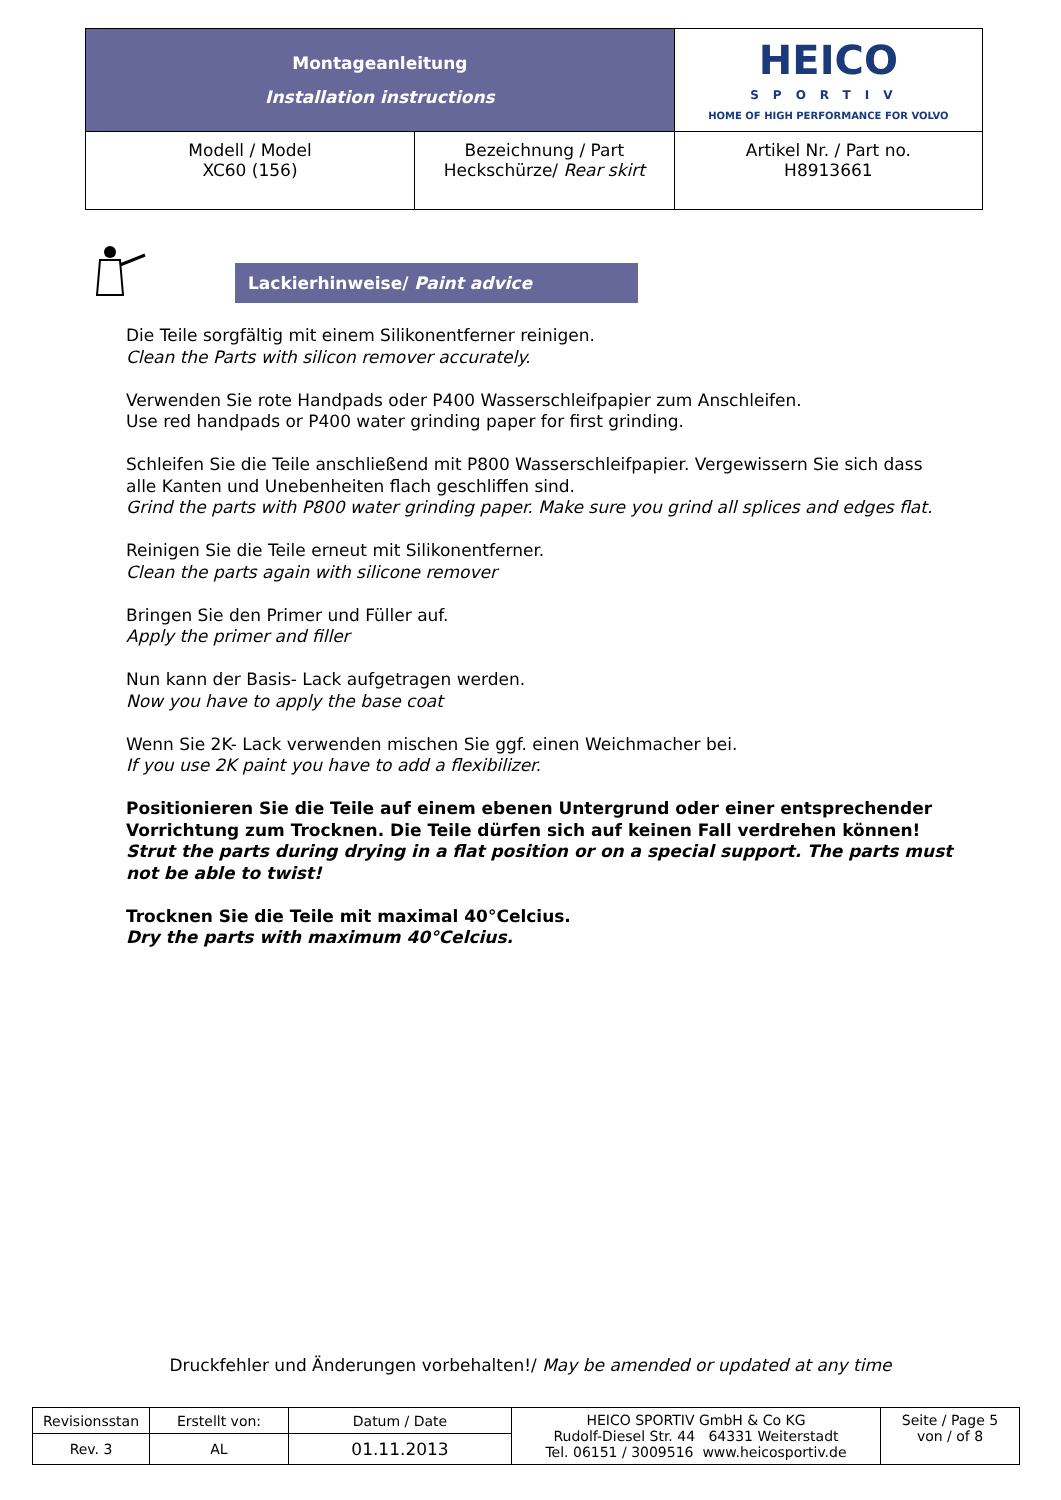| Montageanleitung Installation instructions | | HEICO SPORTIV HOME OF HIGH PERFORMANCE FOR VOLVO |
| Modell / Model XC60 (156) | Bezeichnung / Part Heckschürze/ Rear skirt | Artikel Nr. / Part no. H8913661 |
Lackierhinweise/ Paint advice
Die Teile sorgfältig mit einem Silikonentferner reinigen.
Clean the Parts with silicon remover accurately.
Verwenden Sie rote Handpads oder P400 Wasserschleifpapier zum Anschleifen.
Use red handpads or P400 water grinding paper for first grinding.
Schleifen Sie die Teile anschließend mit P800 Wasserschleifpapier. Vergewissern Sie sich dass alle Kanten und Unebenheiten flach geschliffen sind.
Grind the parts with P800 water grinding paper. Make sure you grind all splices and edges flat.
Reinigen Sie die Teile erneut mit Silikonentferner.
Clean the parts again with silicone remover
Bringen Sie den Primer und Füller auf.
Apply the primer and filler
Nun kann der Basis- Lack aufgetragen werden.
Now you have to apply the base coat
Wenn Sie 2K- Lack verwenden mischen Sie ggf. einen Weichmacher bei.
If you use 2K paint you have to add a flexibilizer.
Positionieren Sie die Teile auf einem ebenen Untergrund oder einer entsprechender Vorrichtung zum Trocknen. Die Teile dürfen sich auf keinen Fall verdrehen können!
Strut the parts during drying in a flat position or on a special support. The parts must not be able to twist!
Trocknen Sie die Teile mit maximal 40°Celcius.
Dry the parts with maximum 40°Celcius.
Druckfehler und Änderungen vorbehalten!/ May be amended or updated at any time
| Revisionsstan | Erstellt von: | Datum / Date | HEICO SPORTIV GmbH & Co KG Rudolf-Diesel Str. 44 64331 Weiterstadt Tel. 06151 / 3009516 www.heicosportiv.de | Seite / Page 5 von / of 8 |
| Rev. 3 | AL | 01.11.2013 | | |